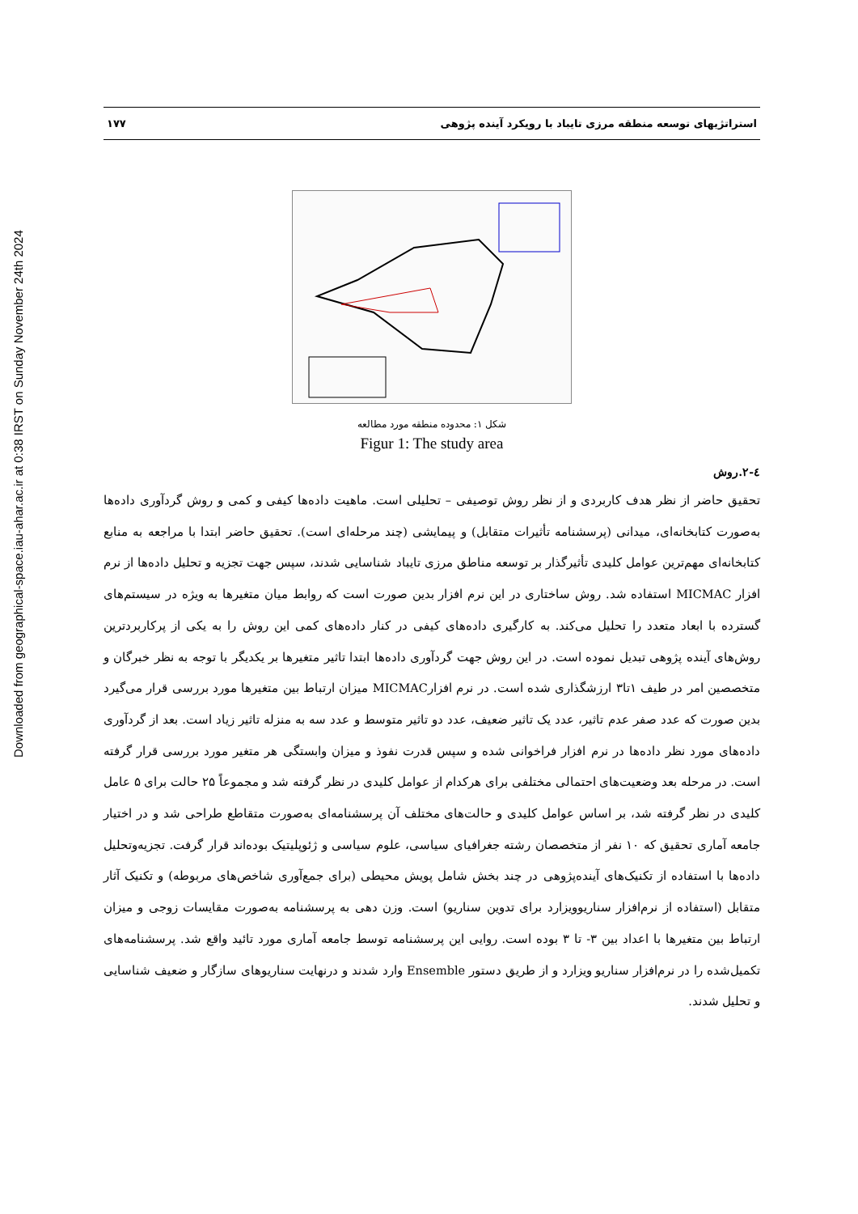Downloaded from geographical-space.iau-ahar.ac.ir at 0:38 IRST on Sunday November 24th 2024
استراتژیهای توسعه منطقه مرزی تایباد با رویکرد آینده پژوهی ۱۷۷
شکل ۱: محدوده منطقه مورد مطالعه
Figur 1: The study area
٤-٢.روش
تحقیق حاضر از نظر هدف کاربردی و از نظر روش توصیفی – تحلیلی است. ماهیت داده‌ها کیفی و کمی و روش گردآوری داده‌ها به‌صورت کتابخانه‌ای، میدانی (پرسشنامه تأثیرات متقابل) و پیمایشی (چند مرحله‌ای است). تحقیق حاضر ابتدا با مراجعه به منابع کتابخانه‌ای مهم‌ترین عوامل کلیدی تأثیرگذار بر توسعه مناطق مرزی تایباد شناسایی شدند، سپس جهت تجزیه و تحلیل داده‌ها از نرم افزار MICMAC استفاده شد. روش ساختاری در این نرم افزار بدین صورت است که روابط میان متغیرها به ویژه در سیستم‌های گسترده با ابعاد متعدد را تحلیل می‌کند. به کارگیری داده‌های کیفی در کنار داده‌های کمی این روش را به یکی از پرکاربردترین روش‌های آینده پژوهی تبدیل نموده است. در این روش جهت گردآوری داده‌ها ابتدا تاثیر متغیرها بر یکدیگر با توجه به نظر خبرگان و متخصصین امر در طیف ۱تا۳ ارزشگذاری شده است. در نرم افزارMICMAC میزان ارتباط بین متغیرها مورد بررسی قرار می‌گیرد بدین صورت که عدد صفر عدم تاثیر، عدد یک تاثیر ضعیف، عدد دو تاثیر متوسط و عدد سه به منزله تاثیر زیاد است. بعد از گردآوری داده‌های مورد نظر داده‌ها در نرم افزار فراخوانی شده و سپس قدرت نفوذ و میزان وابستگی هر متغیر مورد بررسی قرار گرفته است. در مرحله بعد وضعیت‌های احتمالی مختلفی برای هرکدام از عوامل کلیدی در نظر گرفته شد و مجموعاً ۲۵ حالت برای ۵ عامل کلیدی در نظر گرفته شد، بر اساس عوامل کلیدی و حالت‌های مختلف آن پرسشنامه‌ای به‌صورت متقاطع طراحی شد و در اختیار جامعه آماری تحقیق که ۱۰ نفر از متخصصان رشته جغرافیای سیاسی، علوم سیاسی و ژئوپلیتیک بوده‌اند قرار گرفت. تجزیه‌وتحلیل داده‌ها با استفاده از تکنیک‌های آینده‌پژوهی در چند بخش شامل پویش محیطی (برای جمع‌آوری شاخص‌های مربوطه) و تکنیک آثار متقابل (استفاده از نرم‌افزار سناریوویزارد برای تدوین سناریو) است. وزن دهی به پرسشنامه به‌صورت مقایسات زوجی و میزان ارتباط بین متغیرها با اعداد بین ۳- تا ۳ بوده است. روایی این پرسشنامه توسط جامعه آماری مورد تائید واقع شد. پرسشنامه‌های تکمیل‌شده را در نرم‌افزار سناریو ویزارد و از طریق دستور Ensemble وارد شدند و درنهایت سناریوهای سازگار و ضعیف شناسایی و تحلیل شدند.